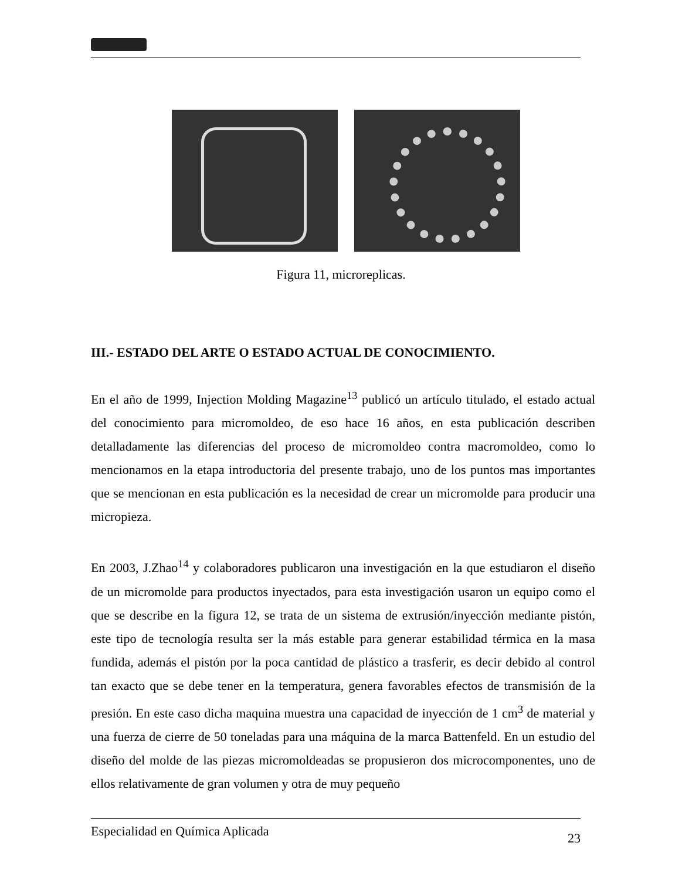Figura 11, microreplicas.
III.- ESTADO DEL ARTE O ESTADO ACTUAL DE CONOCIMIENTO.
En el año de 1999, Injection Molding Magazine<sup>13</sup> publicó un artículo titulado, el estado actual del conocimiento para micromoldeo, de eso hace 16 años, en esta publicación describen detalladamente las diferencias del proceso de micromoldeo contra macromoldeo, como lo mencionamos en la etapa introductoria del presente trabajo, uno de los puntos mas importantes que se mencionan en esta publicación es la necesidad de crear un micromolde para producir una micropieza.
En 2003, J.Zhao<sup>14</sup> y colaboradores publicaron una investigación en la que estudiaron el diseño de un micromolde para productos inyectados, para esta investigación usaron un equipo como el que se describe en la figura 12, se trata de un sistema de extrusión/inyección mediante pistón, este tipo de tecnología resulta ser la más estable para generar estabilidad térmica en la masa fundida, además el pistón por la poca cantidad de plástico a trasferir, es decir debido al control tan exacto que se debe tener en la temperatura, genera favorables efectos de transmisión de la presión. En este caso dicha maquina muestra una capacidad de inyección de 1 cm<sup>3</sup> de material y una fuerza de cierre de 50 toneladas para una máquina de la marca Battenfeld. En un estudio del diseño del molde de las piezas micromoldeadas se propusieron dos microcomponentes, uno de ellos relativamente de gran volumen y otra de muy pequeño
Especialidad en Química Aplicada 23